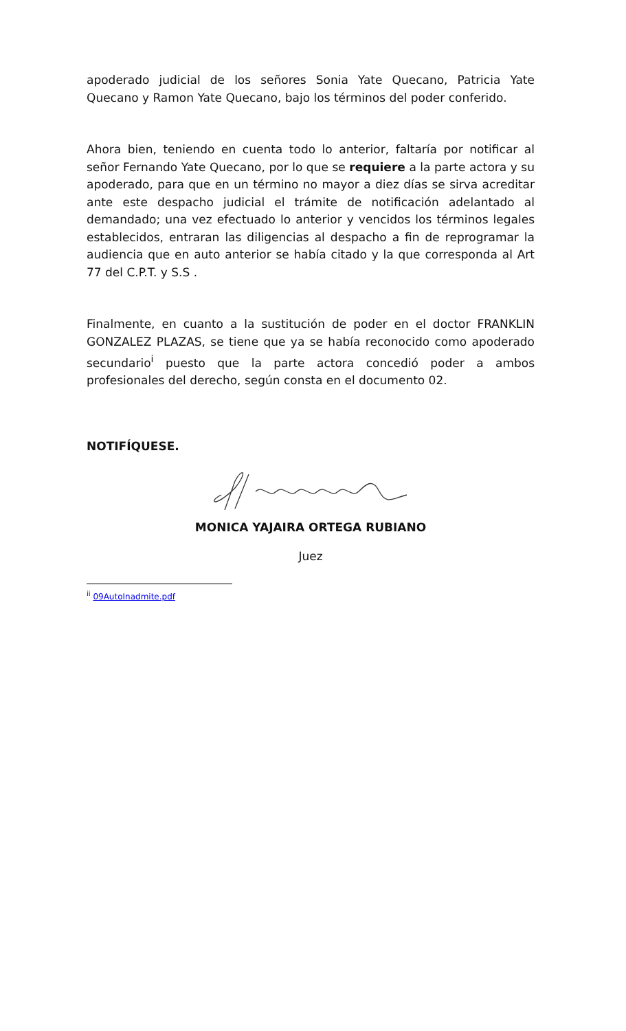apoderado judicial de los señores Sonia Yate Quecano, Patricia Yate Quecano y Ramon Yate Quecano, bajo los términos del poder conferido.
Ahora bien, teniendo en cuenta todo lo anterior, faltaría por notificar al señor Fernando Yate Quecano, por lo que se requiere a la parte actora y su apoderado, para que en un término no mayor a diez días se sirva acreditar ante este despacho judicial el trámite de notificación adelantado al demandado; una vez efectuado lo anterior y vencidos los términos legales establecidos, entraran las diligencias al despacho a fin de reprogramar la audiencia que en auto anterior se había citado y la que corresponda al Art 77 del C.P.T. y S.S .
Finalmente, en cuanto a la sustitución de poder en el doctor FRANKLIN GONZALEZ PLAZAS, se tiene que ya se había reconocido como apoderado secundario<sup>i</sup> puesto que la parte actora concedió poder a ambos profesionales del derecho, según consta en el documento 02.
NOTIFÍQUESE.
MONICA YAJAIRA ORTEGA RUBIANO
Juez
<sup>ii</sup> 09AutoInadmite.pdf